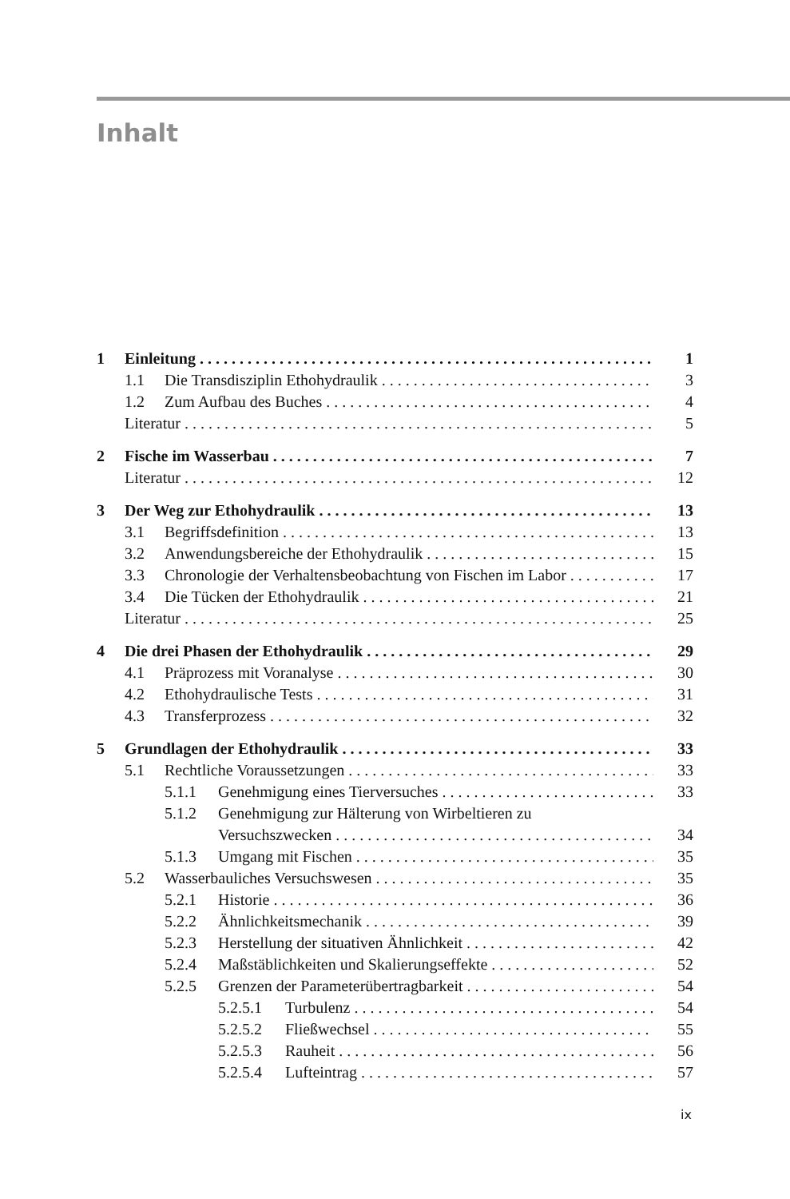Inhalt
1 Einleitung 1
1.1 Die Transdisziplin Ethohydraulik 3
1.2 Zum Aufbau des Buches 4
Literatur 5
2 Fische im Wasserbau 7
Literatur 12
3 Der Weg zur Ethohydraulik 13
3.1 Begriffsdefinition 13
3.2 Anwendungsbereiche der Ethohydraulik 15
3.3 Chronologie der Verhaltensbeobachtung von Fischen im Labor 17
3.4 Die Tücken der Ethohydraulik 21
Literatur 25
4 Die drei Phasen der Ethohydraulik 29
4.1 Präprozess mit Voranalyse 30
4.2 Ethohydraulische Tests 31
4.3 Transferprozess 32
5 Grundlagen der Ethohydraulik 33
5.1 Rechtliche Voraussetzungen 33
5.1.1 Genehmigung eines Tierversuches 33
5.1.2 Genehmigung zur Hälterung von Wirbeltieren zu
Versuchszwecken 34
5.1.3 Umgang mit Fischen 35
5.2 Wasserbauliches Versuchswesen 35
5.2.1 Historie 36
5.2.2 Ähnlichkeitsmechanik 39
5.2.3 Herstellung der situativen Ähnlichkeit 42
5.2.4 Maßstäblichkeiten und Skalierungseffekte 52
5.2.5 Grenzen der Parameterübertragbarkeit 54
5.2.5.1 Turbulenz 54
5.2.5.2 Fließwechsel 55
5.2.5.3 Rauheit 56
5.2.5.4 Lufteintrag 57
ix